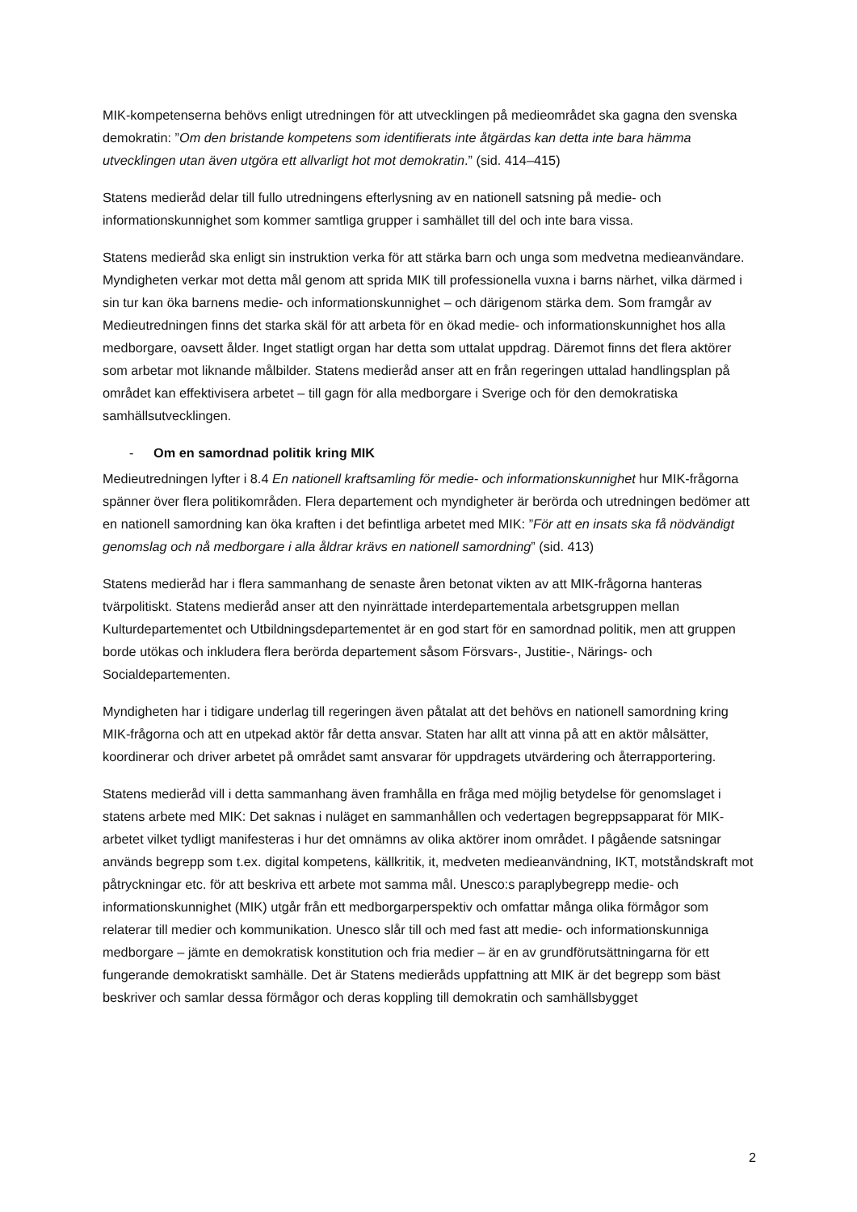MIK-kompetenserna behövs enligt utredningen för att utvecklingen på medieområdet ska gagna den svenska demokratin: ”Om den bristande kompetens som identifierats inte åtgärdas kan detta inte bara hämma utvecklingen utan även utgöra ett allvarligt hot mot demokratin.” (sid. 414–415)
Statens medieråd delar till fullo utredningens efterlysning av en nationell satsning på medie- och informationskunnighet som kommer samtliga grupper i samhället till del och inte bara vissa.
Statens medieråd ska enligt sin instruktion verka för att stärka barn och unga som medvetna medieanvändare. Myndigheten verkar mot detta mål genom att sprida MIK till professionella vuxna i barns närhet, vilka därmed i sin tur kan öka barnens medie- och informationskunnighet – och därigenom stärka dem. Som framgår av Medieutredningen finns det starka skäl för att arbeta för en ökad medie- och informationskunnighet hos alla medborgare, oavsett ålder. Inget statligt organ har detta som uttalat uppdrag. Däremot finns det flera aktörer som arbetar mot liknande målbilder. Statens medieråd anser att en från regeringen uttalad handlingsplan på området kan effektivisera arbetet – till gagn för alla medborgare i Sverige och för den demokratiska samhällsutvecklingen.
- Om en samordnad politik kring MIK
Medieutredningen lyfter i 8.4 En nationell kraftsamling för medie- och informationskunnighet hur MIK-frågorna spänner över flera politikområden. Flera departement och myndigheter är berörda och utredningen bedömer att en nationell samordning kan öka kraften i det befintliga arbetet med MIK: ”För att en insats ska få nödvändigt genomslag och nå medborgare i alla åldrar krävs en nationell samordning” (sid. 413)
Statens medieråd har i flera sammanhang de senaste åren betonat vikten av att MIK-frågorna hanteras tvärpolitiskt. Statens medieråd anser att den nyinrättade interdepartementala arbetsgruppen mellan Kulturdepartementet och Utbildningsdepartementet är en god start för en samordnad politik, men att gruppen borde utökas och inkludera flera berörda departement såsom Försvars-, Justitie-, Närings- och Socialdepartementen.
Myndigheten har i tidigare underlag till regeringen även påtalat att det behövs en nationell samordning kring MIK-frågorna och att en utpekad aktör får detta ansvar. Staten har allt att vinna på att en aktör målsätter, koordinerar och driver arbetet på området samt ansvarar för uppdragets utvärdering och återrapportering.
Statens medieråd vill i detta sammanhang även framhålla en fråga med möjlig betydelse för genomslaget i statens arbete med MIK: Det saknas i nuläget en sammanhållen och vedertagen begreppsapparat för MIK-arbetet vilket tydligt manifesteras i hur det omnämns av olika aktörer inom området. I pågående satsningar används begrepp som t.ex. digital kompetens, källkritik, it, medveten medieanvändning, IKT, motståndskraft mot påtryckningar etc. för att beskriva ett arbete mot samma mål. Unesco:s paraplybegrepp medie- och informationskunnighet (MIK) utgår från ett medborgarperspektiv och omfattar många olika förmågor som relaterar till medier och kommunikation. Unesco slår till och med fast att medie- och informationskunniga medborgare – jämte en demokratisk konstitution och fria medier – är en av grundförutsättningarna för ett fungerande demokratiskt samhälle. Det är Statens medieråds uppfattning att MIK är det begrepp som bäst beskriver och samlar dessa förmågor och deras koppling till demokratin och samhällsbygget
2